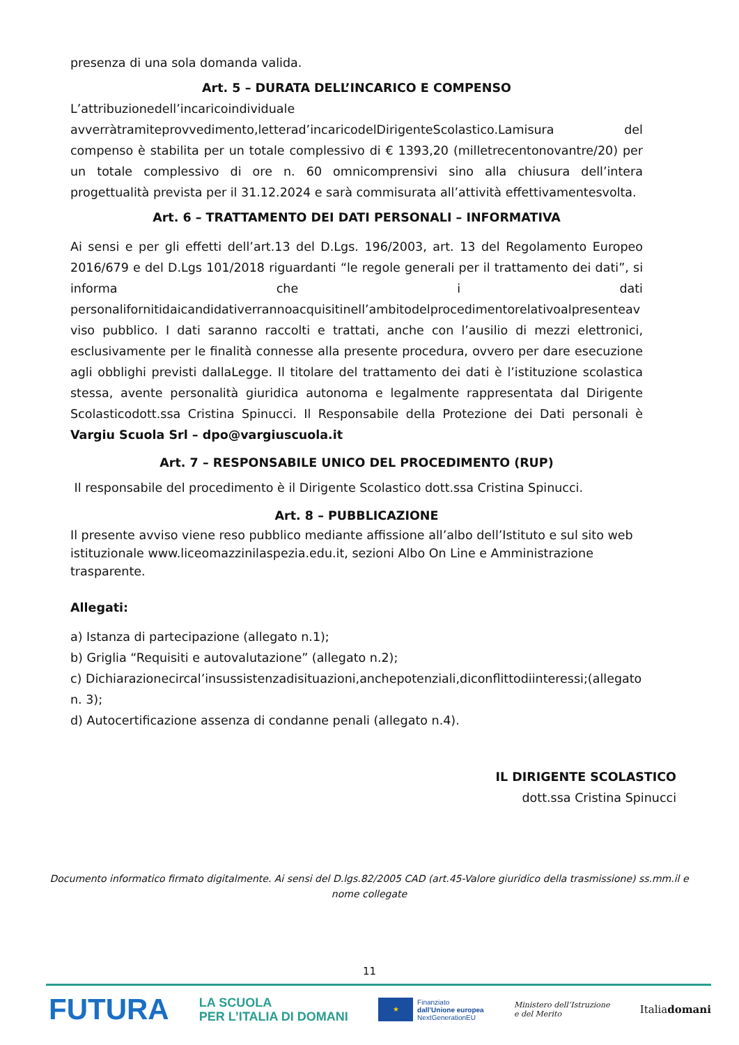presenza di una sola domanda valida.
Art. 5 – DURATA DELL’INCARICO E COMPENSO
L’attribuzionedell’incaricoindividuale avverràtramiteprovvedimento,letterad’incaricodelDirigenteScolastico.Lamisura del compenso è stabilita per un totale complessivo di € 1393,20 (milletrecentonovantre/20) per un totale complessivo di ore n. 60 omnicomprensivi sino alla chiusura dell’intera progettualità prevista per il 31.12.2024 e sarà commisurata all’attività effettivamentesvolta.
Art. 6 – TRATTAMENTO DEI DATI PERSONALI – INFORMATIVA
Ai sensi e per gli effetti dell’art.13 del D.Lgs. 196/2003, art. 13 del Regolamento Europeo 2016/679 e del D.Lgs 101/2018 riguardanti “le regole generali per il trattamento dei dati”, si informa che i dati personalifornitidaicandidativerrannoacquisitinell’ambitodelprocedimentorelativoalpresenteav viso pubblico. I dati saranno raccolti e trattati, anche con l’ausilio di mezzi elettronici, esclusivamente per le finalità connesse alla presente procedura, ovvero per dare esecuzione agli obblighi previsti dallaLegge. Il titolare del trattamento dei dati è l’istituzione scolastica stessa, avente personalità giuridica autonoma e legalmente rappresentata dal Dirigente Scolasticodott.ssa Cristina Spinucci. Il Responsabile della Protezione dei Dati personali è Vargiu Scuola Srl – dpo@vargiuscuola.it
Art. 7 – RESPONSABILE UNICO DEL PROCEDIMENTO (RUP)
Il responsabile del procedimento è il Dirigente Scolastico dott.ssa Cristina Spinucci.
Art. 8 – PUBBLICAZIONE
Il presente avviso viene reso pubblico mediante affissione all’albo dell’Istituto e sul sito web istituzionale www.liceomazzinilaspezia.edu.it, sezioni Albo On Line e Amministrazione trasparente.
Allegati:
a) Istanza di partecipazione (allegato n.1);
b) Griglia “Requisiti e autovalutazione” (allegato n.2);
c) Dichiarazionecircal’insussistenzadisituazioni,anchepotenziali,diconflittodiinteressi;(allegato n. 3);
d) Autocertificazione assenza di condanne penali (allegato n.4).
IL DIRIGENTE SCOLASTICO
dott.ssa Cristina Spinucci
Documento informatico firmato digitalmente. Ai sensi del D.lgs.82/2005 CAD (art.45-Valore giuridico della trasmissione) ss.mm.il e nome collegate
11
FUTURA LA SCUOLA
PER L’ITALIA DI DOMANI ★ Finanziato
dall’Unione europea
NextGenerationEU Ministero dell’Istruzione
e del Merito Italiadomani